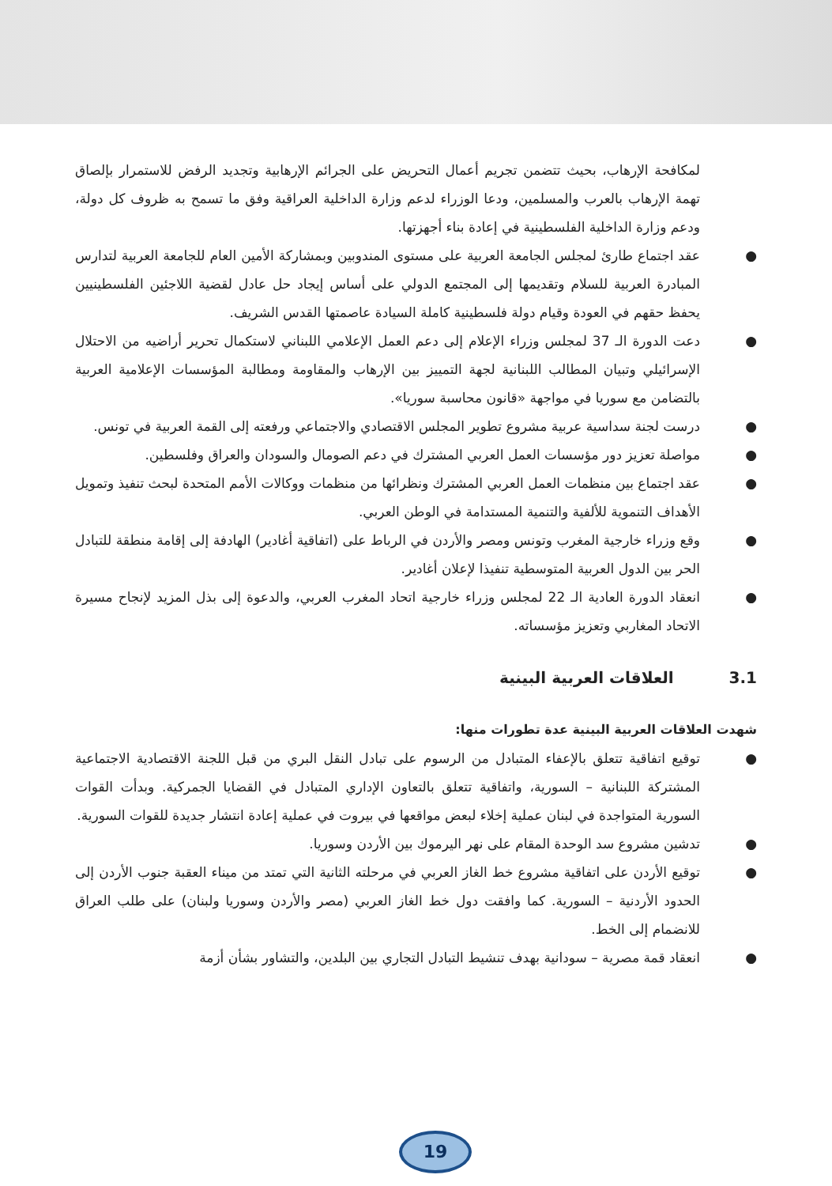لمكافحة الإرهاب، بحيث تتضمن تجريم أعمال التحريض على الجرائم الإرهابية وتجديد الرفض للاستمرار بإلصاق تهمة الإرهاب بالعرب والمسلمين، ودعا الوزراء لدعم وزارة الداخلية العراقية وفق ما تسمح به ظروف كل دولة، ودعم وزارة الداخلية الفلسطينية في إعادة بناء أجهزتها.
● عقد اجتماع طارئ لمجلس الجامعة العربية على مستوى المندوبين وبمشاركة الأمين العام للجامعة العربية لتدارس المبادرة العربية للسلام وتقديمها إلى المجتمع الدولي على أساس إيجاد حل عادل لقضية اللاجئين الفلسطينيين يحفظ حقهم في العودة وقيام دولة فلسطينية كاملة السيادة عاصمتها القدس الشريف.
● دعت الدورة الـ 37 لمجلس وزراء الإعلام إلى دعم العمل الإعلامي اللبناني لاستكمال تحرير أراضيه من الاحتلال الإسرائيلي وتبيان المطالب اللبنانية لجهة التمييز بين الإرهاب والمقاومة ومطالبة المؤسسات الإعلامية العربية بالتضامن مع سوريا في مواجهة «قانون محاسبة سوريا».
● درست لجنة سداسية عربية مشروع تطوير المجلس الاقتصادي والاجتماعي ورفعته إلى القمة العربية في تونس.
● مواصلة تعزيز دور مؤسسات العمل العربي المشترك في دعم الصومال والسودان والعراق وفلسطين.
● عقد اجتماع بين منظمات العمل العربي المشترك ونظرائها من منظمات ووكالات الأمم المتحدة لبحث تنفيذ وتمويل الأهداف التنموية للألفية والتنمية المستدامة في الوطن العربي.
● وقع وزراء خارجية المغرب وتونس ومصر والأردن في الرباط على (اتفاقية أغادير) الهادفة إلى إقامة منطقة للتبادل الحر بين الدول العربية المتوسطية تنفيذا لإعلان أغادير.
● انعقاد الدورة العادية الـ 22 لمجلس وزراء خارجية اتحاد المغرب العربي، والدعوة إلى بذل المزيد لإنجاح مسيرة الاتحاد المغاربي وتعزيز مؤسساته.
3.1العلاقات العربية البينية
شهدت العلاقات العربية البينية عدة تطورات منها:
● توقيع اتفاقية تتعلق بالإعفاء المتبادل من الرسوم على تبادل النقل البري من قبل اللجنة الاقتصادية الاجتماعية المشتركة اللبنانية – السورية، واتفاقية تتعلق بالتعاون الإداري المتبادل في القضايا الجمركية. وبدأت القوات السورية المتواجدة في لبنان عملية إخلاء لبعض مواقعها في بيروت في عملية إعادة انتشار جديدة للقوات السورية.
● تدشين مشروع سد الوحدة المقام على نهر اليرموك بين الأردن وسوريا.
● توقيع الأردن على اتفاقية مشروع خط الغاز العربي في مرحلته الثانية التي تمتد من ميناء العقبة جنوب الأردن إلى الحدود الأردنية – السورية. كما وافقت دول خط الغاز العربي (مصر والأردن وسوريا ولبنان) على طلب العراق للانضمام إلى الخط.
● انعقاد قمة مصرية – سودانية بهدف تنشيط التبادل التجاري بين البلدين، والتشاور بشأن أزمة
19